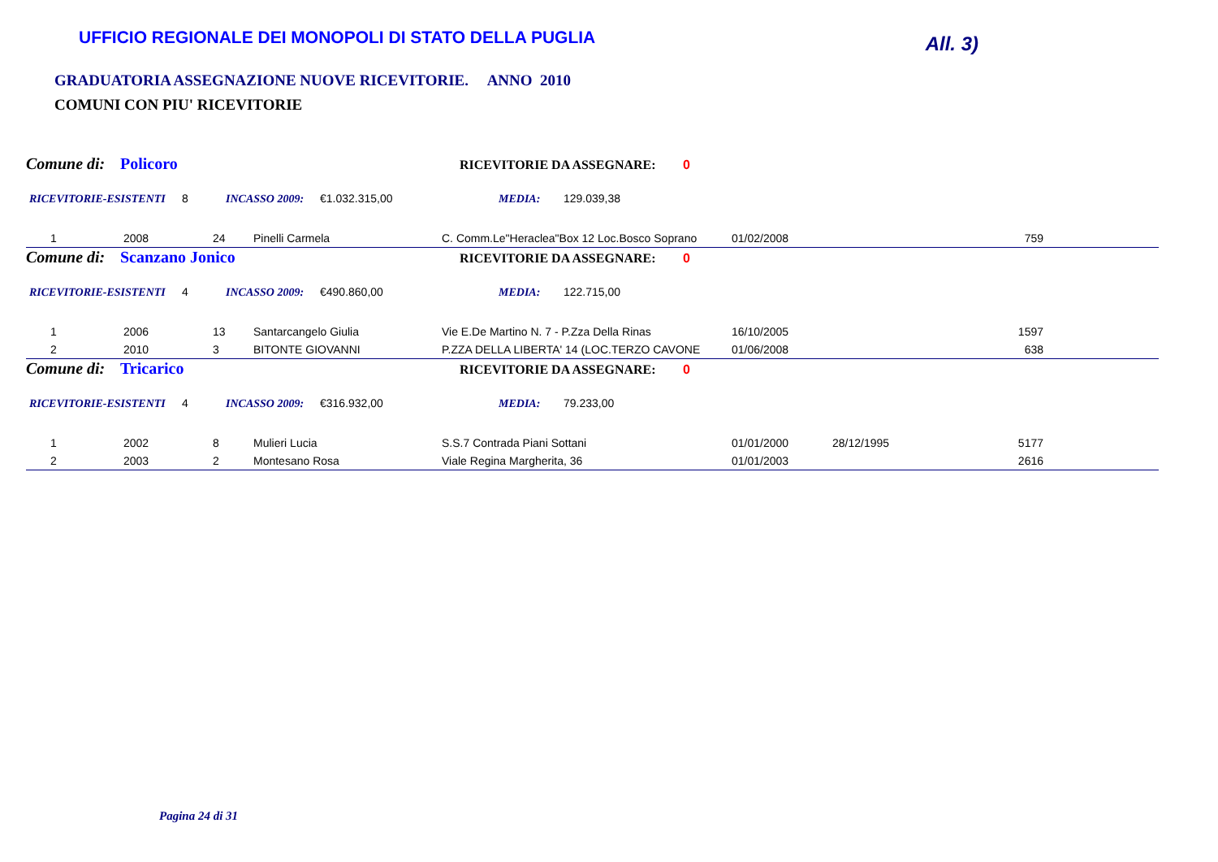UFFICIO REGIONALE DEI MONOPOLI DI STATO DELLA PUGLIA
All. 3)
GRADUATORIA ASSEGNAZIONE NUOVE RICEVITORIE. ANNO 2010
COMUNI CON PIU' RICEVITORIE
Comune di: Policoro RICEVITORIE DA ASSEGNARE: 0
RICEVITORIE-ESISTENTI 8 INCASSO 2009: €1.032.315,00 MEDIA: 129.039,38
| 1 | 2008 | 24 | Pinelli Carmela | C. Comm.Le"Heraclea"Box 12 Loc.Bosco Soprano | 01/02/2008 | | 759 | |
Comune di: Scanzano Jonico RICEVITORIE DA ASSEGNARE: 0
RICEVITORIE-ESISTENTI 4 INCASSO 2009: €490.860,00 MEDIA: 122.715,00
| 1 | 2006 | 13 | Santarcangelo Giulia | Vie E.De Martino N. 7 - P.Zza Della Rinas | 16/10/2005 | | 1597 | |
| 2 | 2010 | 3 | BITONTE GIOVANNI | P.ZZA DELLA LIBERTA' 14 (LOC.TERZO CAVONE | 01/06/2008 | | 638 | |
Comune di: Tricarico RICEVITORIE DA ASSEGNARE: 0
RICEVITORIE-ESISTENTI 4 INCASSO 2009: €316.932,00 MEDIA: 79.233,00
| 1 | 2002 | 8 | Mulieri Lucia | S.S.7 Contrada Piani Sottani | 01/01/2000 | 28/12/1995 | 5177 | |
| 2 | 2003 | 2 | Montesano Rosa | Viale Regina Margherita, 36 | 01/01/2003 | | 2616 | |
Pagina 24 di 31